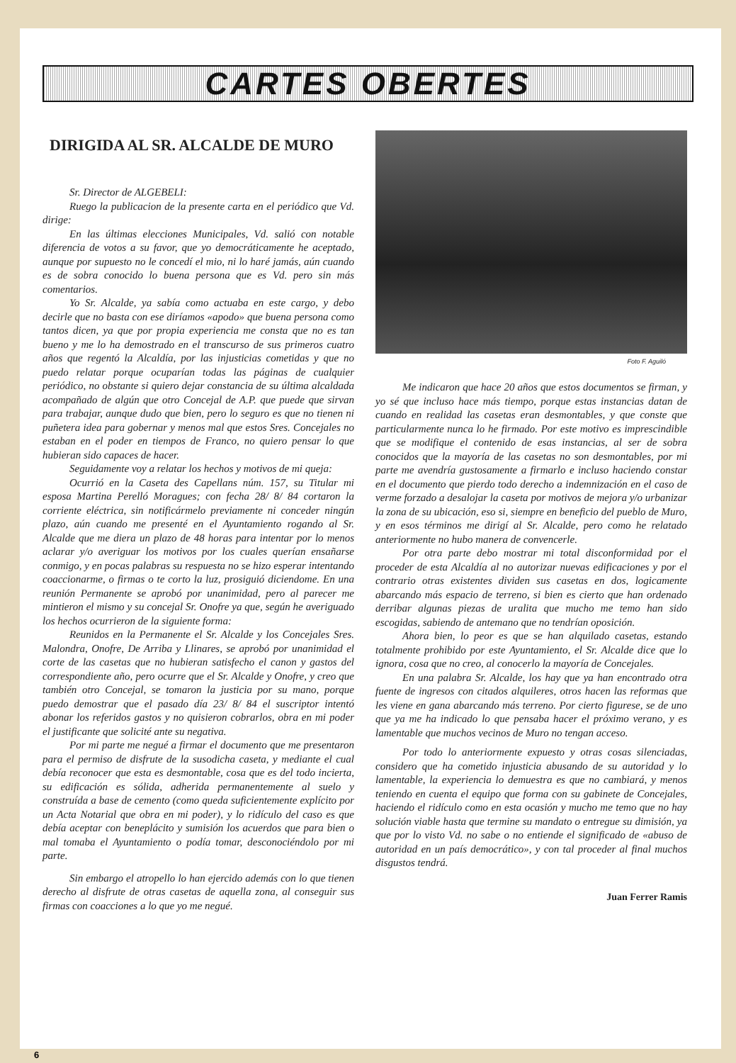CARTES OBERTES
DIRIGIDA AL SR. ALCALDE DE MURO
Sr. Director de ALGEBELI:
Ruego la publicacion de la presente carta en el periódico que Vd. dirige:
En las últimas elecciones Municipales, Vd. salió con notable diferencia de votos a su favor, que yo democráticamente he aceptado, aunque por supuesto no le concedí el mio, ni lo haré jamás, aún cuando es de sobra conocido lo buena persona que es Vd. pero sin más comentarios.
Yo Sr. Alcalde, ya sabía como actuaba en este cargo, y debo decirle que no basta con ese diríamos «apodo» que buena persona como tantos dicen, ya que por propia experiencia me consta que no es tan bueno y me lo ha demostrado en el transcurso de sus primeros cuatro años que regentó la Alcaldía, por las injusticias cometidas y que no puedo relatar porque ocuparían todas las páginas de cualquier periódico, no obstante si quiero dejar constancia de su última alcaldada acompañado de algún que otro Concejal de A.P. que puede que sirvan para trabajar, aunque dudo que bien, pero lo seguro es que no tienen ni puñetera idea para gobernar y menos mal que estos Sres. Concejales no estaban en el poder en tiempos de Franco, no quiero pensar lo que hubieran sido capaces de hacer.
Seguidamente voy a relatar los hechos y motivos de mi queja:
Ocurrió en la Caseta des Capellans núm. 157, su Titular mi esposa Martina Perelló Moragues; con fecha 28/ 8/ 84 cortaron la corriente eléctrica, sin notificármelo previamente ni conceder ningún plazo, aún cuando me presenté en el Ayuntamiento rogando al Sr. Alcalde que me diera un plazo de 48 horas para intentar por lo menos aclarar y/o averiguar los motivos por los cuales querían ensañarse conmigo, y en pocas palabras su respuesta no se hizo esperar intentando coaccionarme, o firmas o te corto la luz, prosiguió diciendome. En una reunión Permanente se aprobó por unanimidad, pero al parecer me mintieron el mismo y su concejal Sr. Onofre ya que, según he averiguado los hechos ocurrieron de la siguiente forma:
Reunidos en la Permanente el Sr. Alcalde y los Concejales Sres. Malondra, Onofre, De Arriba y Llinares, se aprobó por unanimidad el corte de las casetas que no hubieran satisfecho el canon y gastos del correspondiente año, pero ocurre que el Sr. Alcalde y Onofre, y creo que también otro Concejal, se tomaron la justicia por su mano, porque puedo demostrar que el pasado día 23/ 8/ 84 el suscriptor intentó abonar los referidos gastos y no quisieron cobrarlos, obra en mi poder el justificante que solicité ante su negativa.
Por mi parte me negué a firmar el documento que me presentaron para el permiso de disfrute de la susodicha caseta, y mediante el cual debía reconocer que esta es desmontable, cosa que es del todo incierta, su edificación es sólida, adherida permanentemente al suelo y construída a base de cemento (como queda suficientemente explícito por un Acta Notarial que obra en mi poder), y lo ridículo del caso es que debía aceptar con beneplácito y sumisión los acuerdos que para bien o mal tomaba el Ayuntamiento o podía tomar, desconociéndolo por mi parte.
Sin embargo el atropello lo han ejercido además con lo que tienen derecho al disfrute de otras casetas de aquella zona, al conseguir sus firmas con coacciones a lo que yo me negué.
Foto F. Aguiló
Me indicaron que hace 20 años que estos documentos se firman, y yo sé que incluso hace más tiempo, porque estas instancias datan de cuando en realidad las casetas eran desmontables, y que conste que particularmente nunca lo he firmado. Por este motivo es imprescindible que se modifique el contenido de esas instancias, al ser de sobra conocidos que la mayoría de las casetas no son desmontables, por mi parte me avendría gustosamente a firmarlo e incluso haciendo constar en el documento que pierdo todo derecho a indemnización en el caso de verme forzado a desalojar la caseta por motivos de mejora y/o urbanizar la zona de su ubicación, eso si, siempre en beneficio del pueblo de Muro, y en esos términos me dirigí al Sr. Alcalde, pero como he relatado anteriormente no hubo manera de convencerle.
Por otra parte debo mostrar mi total disconformidad por el proceder de esta Alcaldía al no autorizar nuevas edificaciones y por el contrario otras existentes dividen sus casetas en dos, logicamente abarcando más espacio de terreno, si bien es cierto que han ordenado derribar algunas piezas de uralita que mucho me temo han sido escogidas, sabiendo de antemano que no tendrían oposición.
Ahora bien, lo peor es que se han alquilado casetas, estando totalmente prohibido por este Ayuntamiento, el Sr. Alcalde dice que lo ignora, cosa que no creo, al conocerlo la mayoría de Concejales.
En una palabra Sr. Alcalde, los hay que ya han encontrado otra fuente de ingresos con citados alquileres, otros hacen las reformas que les viene en gana abarcando más terreno. Por cierto figurese, se de uno que ya me ha indicado lo que pensaba hacer el próximo verano, y es lamentable que muchos vecinos de Muro no tengan acceso.
Por todo lo anteriormente expuesto y otras cosas silenciadas, considero que ha cometido injusticia abusando de su autoridad y lo lamentable, la experiencia lo demuestra es que no cambiará, y menos teniendo en cuenta el equipo que forma con su gabinete de Concejales, haciendo el ridículo como en esta ocasión y mucho me temo que no hay solución viable hasta que termine su mandato o entregue su dimisión, ya que por lo visto Vd. no sabe o no entiende el significado de «abuso de autoridad en un país democrático», y con tal proceder al final muchos disgustos tendrá.
Juan Ferrer Ramis
6